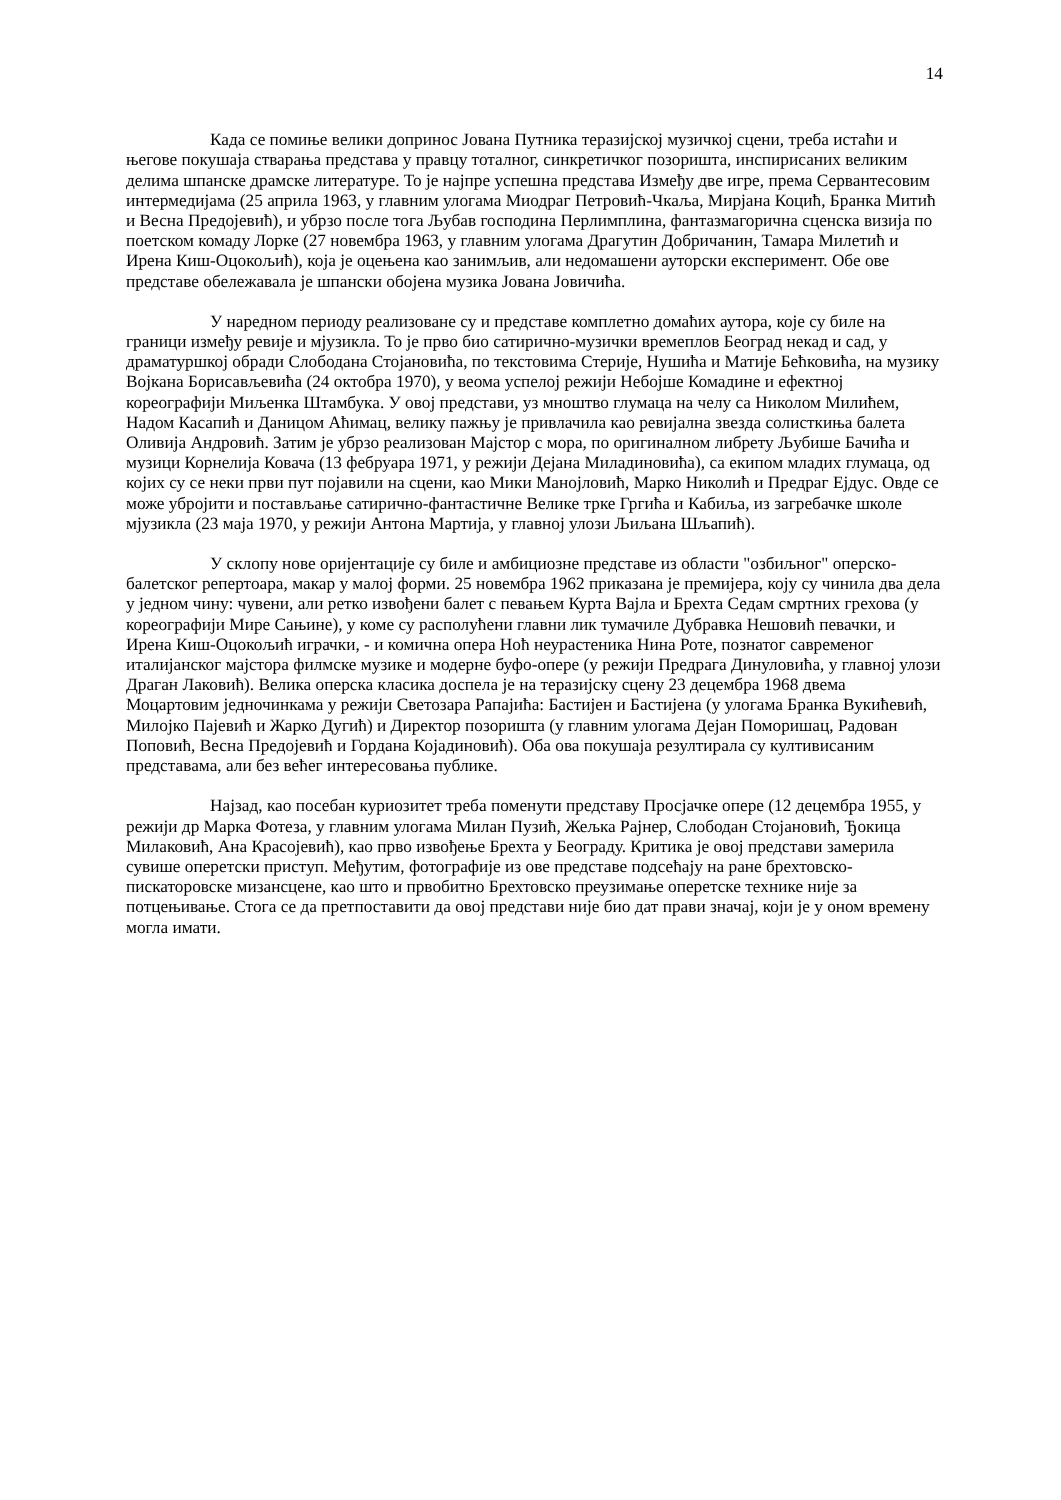14
Када се помиње велики допринос Јована Путника теразијској музичкој сцени, треба истаћи и његове покушаја стварања представа у правцу тоталног, синкретичког позоришта, инспирисаних великим делима шпанске драмске литературе. То је најпре успешна представа Између две игре, према Сервантесовим интермедијама (25 априла 1963, у главним улогама Миодраг Петровић-Чкаља, Мирјана Коцић, Бранка Митић и Весна Предојевић), и убрзо после тога Љубав господина Перлимплина, фантазмагорична сценска визија по поетском комаду Лорке (27 новембра 1963, у главним улогама Драгутин Добричанин, Тамара Милетић и Ирена Киш-Оцокољић), која је оцењена као занимљив, али недомашени ауторски експеримент. Обе ове представе обележавала је шпански обојена музика Јована Јовичића.
У наредном периоду реализоване су и представе комплетно домаћих аутора, које су биле на граници између ревије и мјузикла. То је прво био сатирично-музички времеплов Београд некад и сад, у драматуршкој обради Слободана Стојановића, по текстовима Стерије, Нушића и Матије Бећковића, на музику Војкана Борисављевића (24 октобра 1970), у веома успелој режији Небојше Комадине и ефектној кореографији Миљенка Штамбука. У овој представи, уз мноштво глумаца на челу са Николом Милићем, Надом Касапић и Даницом Аћимац, велику пажњу је привлачила као ревијална звезда солисткиња балета Оливија Андровић. Затим је убрзо реализован Мајстор с мора, по оригиналном либрету Љубише Бачића и музици Корнелија Ковача (13 фебруара 1971, у режији Дејана Миладиновића), са екипом младих глумаца, од којих су се неки први пут појавили на сцени, као Мики Манојловић, Марко Николић и Предраг Ејдус. Овде се може убројити и постављање сатирично-фантастичне Велике трке Гргића и Кабиља, из загребачке школе мјузикла (23 маја 1970, у режији Антона Мартија, у главној улози Љиљана Шљапић).
У склопу нове оријентације су биле и амбициозне представе из области "озбиљног" оперско-балетског репертоара, макар у малој форми. 25 новембра 1962 приказана је премијера, коју су чинила два дела у једном чину: чувени, али ретко извођени балет с певањем Курта Вајла и Брехта Седам смртних грехова (у кореографији Мире Сањине), у коме су располућени главни лик тумачиле Дубравка Нешовић певачки, и Ирена Киш-Оцокољић играчки, - и комична опера Ноћ неурастеника Нина Роте, познатог савременог италијанског мајстора филмске музике и модерне буфо-опере (у режији Предрага Динуловића, у главној улози Драган Лаковић). Велика оперска класика доспела је на теразијску сцену 23 децембра 1968 двема Моцартовим једночинкама у режији Светозара Рапајића: Бастијен и Бастијена (у улогама Бранка Вукићевић, Милојко Пајевић и Жарко Дугић) и Директор позоришта (у главним улогама Дејан Поморишац, Радован Поповић, Весна Предојевић и Гордана Којадиновић). Оба ова покушаја резултирала су култивисаним представама, али без већег интересовања публике.
Најзад, као посебан куриозитет треба поменути представу Просјачке опере (12 децембра 1955, у режији др Марка Фотеза, у главним улогама Милан Пузић, Жељка Рајнер, Слободан Стојановић, Ђокица Милаковић, Ана Красојевић), као прво извођење Брехта у Београду. Критика је овој представи замерила сувише оперетски приступ. Међутим, фотографије из ове представе подсећају на ране брехтовско-пискаторовске мизансцене, као што и првобитно Брехтовско преузимање оперетске технике није за потцењивање. Стога се да претпоставити да овој представи није био дат прави значај, који је у оном времену могла имати.